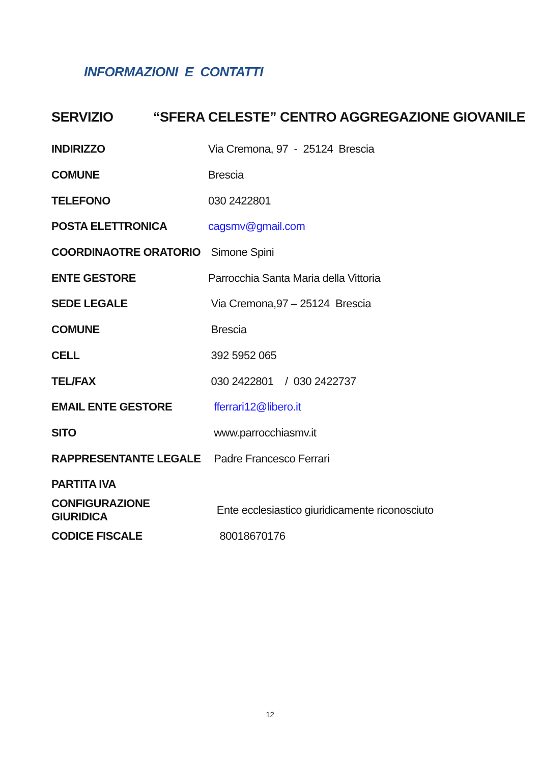INFORMAZIONI E CONTATTI
SERVIZIO “SFERA CELESTE” CENTRO AGGREGAZIONE GIOVANILE
INDIRIZZO Via Cremona, 97 - 25124 Brescia
COMUNE Brescia
TELEFONO 030 2422801
POSTA ELETTRONICA cagsmv@gmail.com
COORDINAOTRE ORATORIO Simone Spini
ENTE GESTORE Parrocchia Santa Maria della Vittoria
SEDE LEGALE Via Cremona,97 – 25124 Brescia
COMUNE Brescia
CELL 392 5952 065
TEL/FAX 030 2422801 / 030 2422737
EMAIL ENTE GESTORE fferrari12@libero.it
SITO www.parrocchiasmv.it
RAPPRESENTANTE LEGALE Padre Francesco Ferrari
PARTITA IVA
CONFIGURAZIONE GIURIDICA Ente ecclesiastico giuridicamente riconosciuto
CODICE FISCALE 80018670176
12